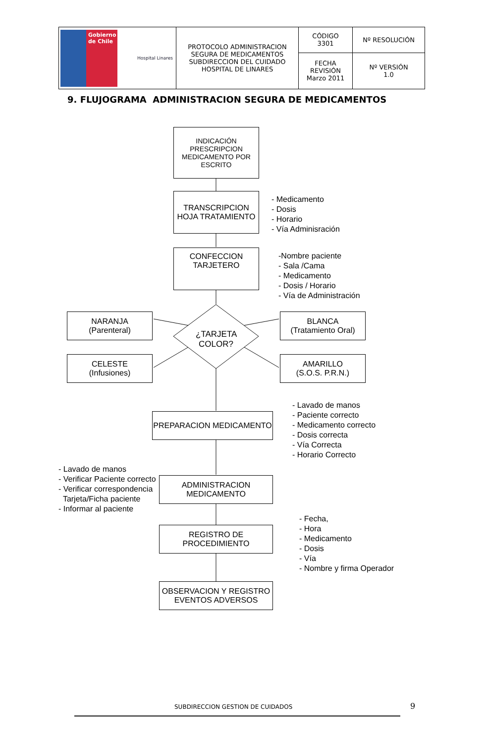| Gobierno de Chile Hospital Linares | PROTOCOLO ADMINISTRACION SEGURA DE MEDICAMENTOS SUBDIRECCION DEL CUIDADO HOSPITAL DE LINARES | CÓDIGO 3301 | Nº RESOLUCIÓN |
| | | FECHA REVISIÓN Marzo 2011 | Nº VERSIÓN 1.0 |
9. FLUJOGRAMA ADMINISTRACION SEGURA DE MEDICAMENTOS
INDICACIÓN PRESCRIPCION MEDICAMENTO POR ESCRITO
TRANSCRIPCION HOJA TRATAMIENTO
- Medicamento
- Dosis
- Horario
- Vía Adminisración
CONFECCION TARJETERO
-Nombre paciente
- Sala /Cama
- Medicamento
- Dosis / Horario
- Vía de Administración
NARANJA
(Parenteral)
¿TARJETA COLOR?
BLANCA
(Tratamiento Oral)
CELESTE
(Infusiones)
AMARILLO
(S.O.S. P.R.N.)
PREPARACION MEDICAMENTO
- Lavado de manos
- Paciente correcto
- Medicamento correcto
- Dosis correcta
- Vía Correcta
- Horario Correcto
- Lavado de manos
- Verificar Paciente correcto
- Verificar correspondencia
Tarjeta/Ficha paciente
- Informar al paciente
ADMINISTRACION MEDICAMENTO
REGISTRO DE PROCEDIMIENTO
- Fecha,
- Hora
- Medicamento
- Dosis
- Vía
- Nombre y firma Operador
OBSERVACION Y REGISTRO EVENTOS ADVERSOS
SUBDIRECCION GESTION DE CUIDADOS
9